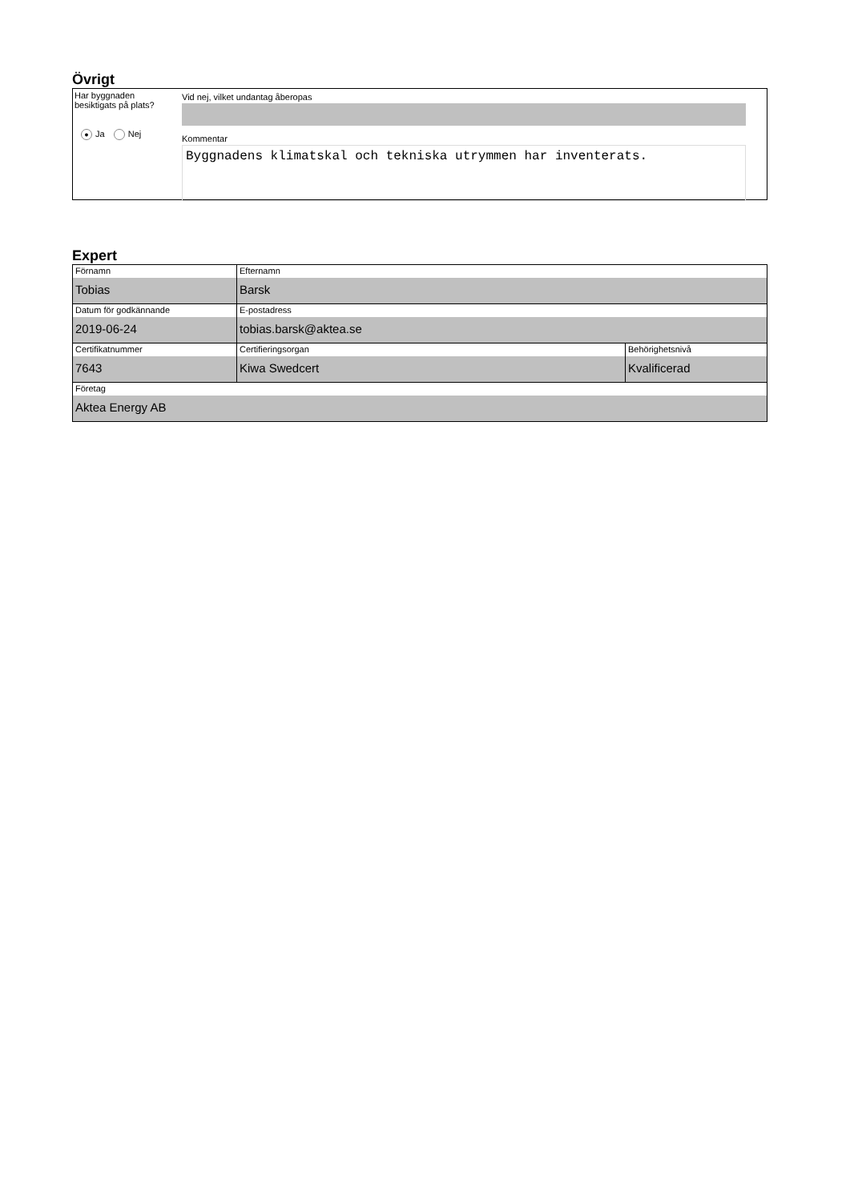Övrigt
Har byggnaden besiktigats på plats?
● Ja Nej
Vid nej, vilket undantag åberopas
Kommentar
Byggnadens klimatskal och tekniska utrymmen har inventerats.
Expert
| Förnamn Tobias | Efternamn Barsk | |
| Datum för godkännande 2019-06-24 | E-postadress tobias.barsk@aktea.se | |
| Certifikatnummer 7643 | Certifieringsorgan Kiwa Swedcert | Behörighetsnivå Kvalificerad |
| Företag Aktea Energy AB | | |